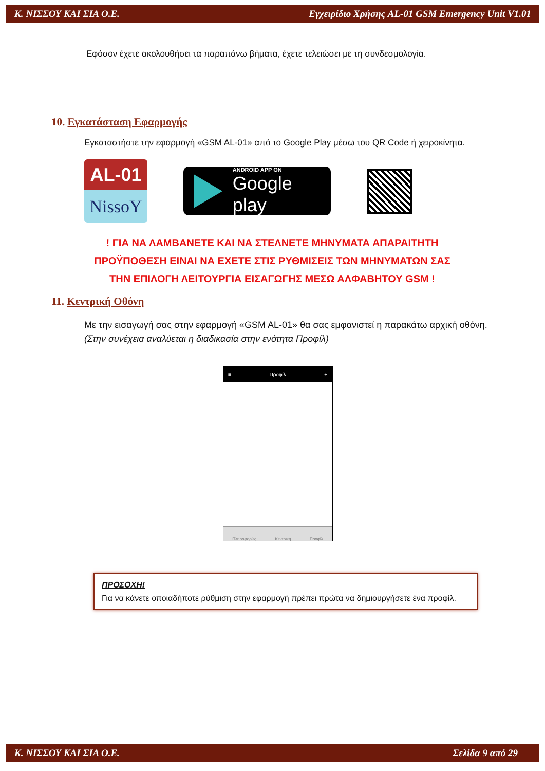Κ. ΝΙΣΣΟΥ ΚΑΙ ΣΙΑ Ο.Ε. Εγχειρίδιο Χρήσης AL-01 GSM Emergency Unit V1.01
Εφόσον έχετε ακολουθήσει τα παραπάνω βήματα, έχετε τελειώσει με τη συνδεσμολογία.
10. Εγκατάσταση Εφαρμογής
Εγκαταστήστε την εφαρμογή «GSM AL-01» από το Google Play μέσω του QR Code ή χειροκίνητα.
AL-01
NissoY
ANDROID APP ON
Google play
! ΓΙΑ ΝΑ ΛΑΜΒΑΝΕΤΕ ΚΑΙ ΝΑ ΣΤΕΛΝΕΤΕ ΜΗΝΥΜΑΤΑ ΑΠΑΡΑΙΤΗΤΗ
ΠΡΟΫΠΟΘΕΣΗ ΕΙΝΑΙ ΝΑ ΕΧΕΤΕ ΣΤΙΣ ΡΥΘΜΙΣΕΙΣ ΤΩΝ ΜΗΝΥΜΑΤΩΝ ΣΑΣ
ΤΗΝ ΕΠΙΛΟΓΗ ΛΕΙΤΟΥΡΓΙΑ ΕΙΣΑΓΩΓΗΣ ΜΕΣΩ ΑΛΦΑΒΗΤΟΥ GSM !
11. Κεντρική Οθόνη
Με την εισαγωγή σας στην εφαρμογή «GSM AL-01» θα σας εμφανιστεί η παρακάτω αρχική οθόνη. (Στην συνέχεια αναλύεται η διαδικασία στην ενότητα Προφίλ)
≡ Προφίλ +
Πληροφορίες Κεντρική Προφίλ
ΠΡΟΣΟΧΗ!
Για να κάνετε οποιαδήποτε ρύθμιση στην εφαρμογή πρέπει πρώτα να δημιουργήσετε ένα προφίλ.
Κ. ΝΙΣΣΟΥ ΚΑΙ ΣΙΑ Ο.Ε. Σελίδα 9 από 29